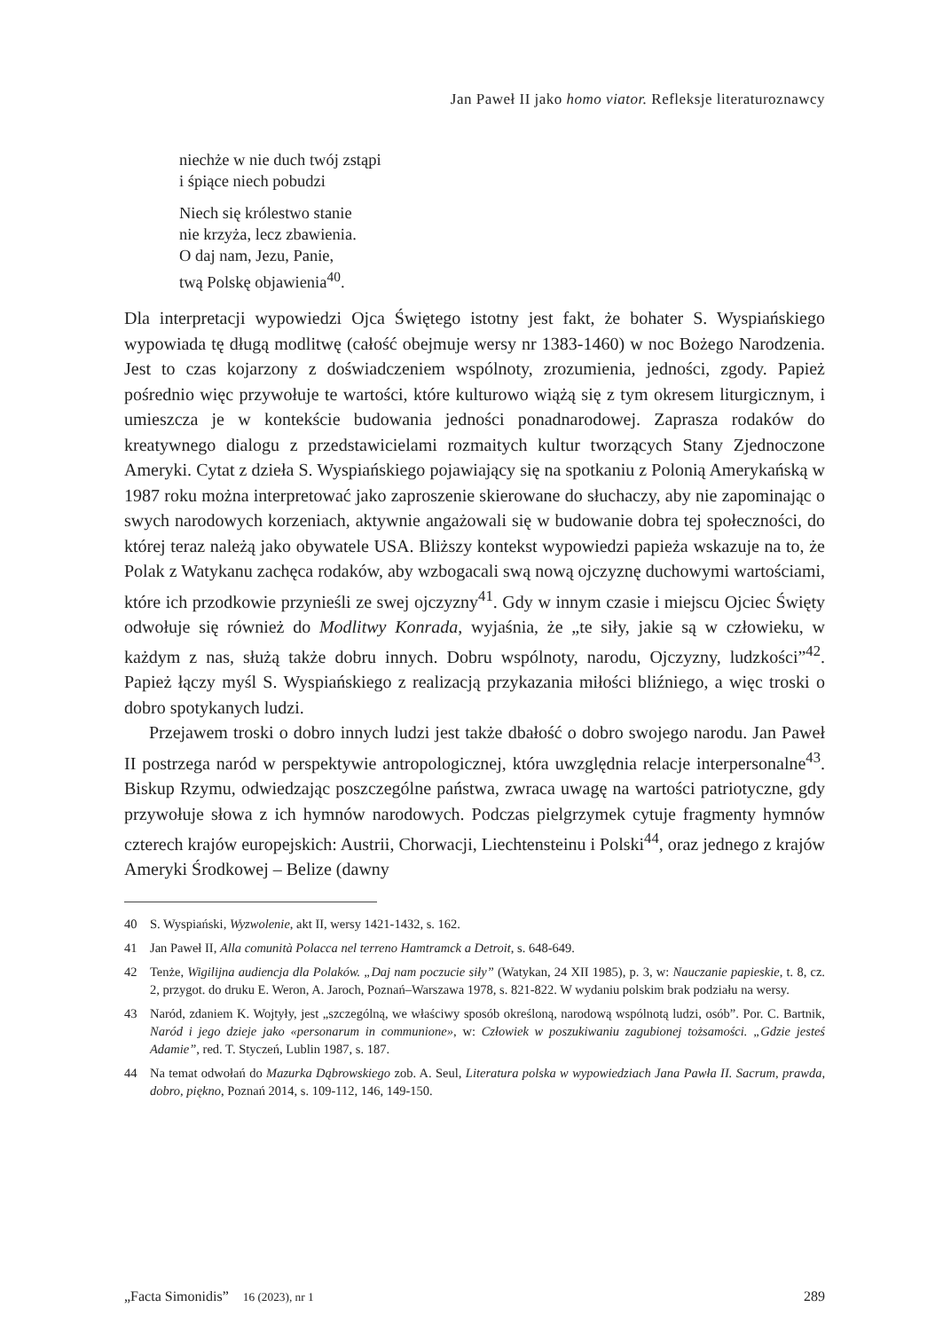Jan Paweł II jako homo viator. Refleksje literaturoznawcy
niechże w nie duch twój zstąpi
i śpiące niech pobudzi
Niech się królestwo stanie
nie krzyża, lecz zbawienia.
O daj nam, Jezu, Panie,
twą Polskę objawienia<sup>40</sup>.
Dla interpretacji wypowiedzi Ojca Świętego istotny jest fakt, że bohater S. Wyspiańskiego wypowiada tę długą modlitwę (całość obejmuje wersy nr 1383-1460) w noc Bożego Narodzenia. Jest to czas kojarzony z doświadczeniem wspólnoty, zrozumienia, jedności, zgody. Papież pośrednio więc przywołuje te wartości, które kulturowo wiążą się z tym okresem liturgicznym, i umieszcza je w kontekście budowania jedności ponadnarodowej. Zaprasza rodaków do kreatywnego dialogu z przedstawicielami rozmaitych kultur tworzących Stany Zjednoczone Ameryki. Cytat z dzieła S. Wyspiańskiego pojawiający się na spotkaniu z Polonią Amerykańską w 1987 roku można interpretować jako zaproszenie skierowane do słuchaczy, aby nie zapominając o swych narodowych korzeniach, aktywnie angażowali się w budowanie dobra tej społeczności, do której teraz należą jako obywatele USA. Bliższy kontekst wypowiedzi papieża wskazuje na to, że Polak z Watykanu zachęca rodaków, aby wzbogacali swą nową ojczyznę duchowymi wartościami, które ich przodkowie przynieśli ze swej ojczyzny<sup>41</sup>. Gdy w innym czasie i miejscu Ojciec Święty odwołuje się również do Modlitwy Konrada, wyjaśnia, że „te siły, jakie są w człowieku, w każdym z nas, służą także dobru innych. Dobru wspólnoty, narodu, Ojczyzny, ludzkości”<sup>42</sup>. Papież łączy myśl S. Wyspiańskiego z realizacją przykazania miłości bliźniego, a więc troski o dobro spotykanych ludzi.
Przejawem troski o dobro innych ludzi jest także dbałość o dobro swojego narodu. Jan Paweł II postrzega naród w perspektywie antropologicznej, która uwzględnia relacje interpersonalne<sup>43</sup>. Biskup Rzymu, odwiedzając poszczególne państwa, zwraca uwagę na wartości patriotyczne, gdy przywołuje słowa z ich hymnów narodowych. Podczas pielgrzymek cytuje fragmenty hymnów czterech krajów europejskich: Austrii, Chorwacji, Liechtensteinu i Polski<sup>44</sup>, oraz jednego z krajów Ameryki Środkowej – Belize (dawny
40 S. Wyspiański, Wyzwolenie, akt II, wersy 1421-1432, s. 162.
41 Jan Paweł II, Alla comunità Polacca nel terreno Hamtramck a Detroit, s. 648-649.
42 Tenże, Wigilijna audiencja dla Polaków. „Daj nam poczucie siły” (Watykan, 24 XII 1985), p. 3, w: Nauczanie papieskie, t. 8, cz. 2, przygot. do druku E. Weron, A. Jaroch, Poznań–Warszawa 1978, s. 821-822. W wydaniu polskim brak podziału na wersy.
43 Naród, zdaniem K. Wojtyły, jest „szczególną, we właściwy sposób określoną, narodową wspólnotą ludzi, osób”. Por. C. Bartnik, Naród i jego dzieje jako «personarum in communione», w: Człowiek w poszukiwaniu zagubionej tożsamości. „Gdzie jesteś Adamie”, red. T. Styczeń, Lublin 1987, s. 187.
44 Na temat odwołań do Mazurka Dąbrowskiego zob. A. Seul, Literatura polska w wypowiedziach Jana Pawła II. Sacrum, prawda, dobro, piękno, Poznań 2014, s. 109-112, 146, 149-150.
„Facta Simonidis” 16 (2023), nr 1 289